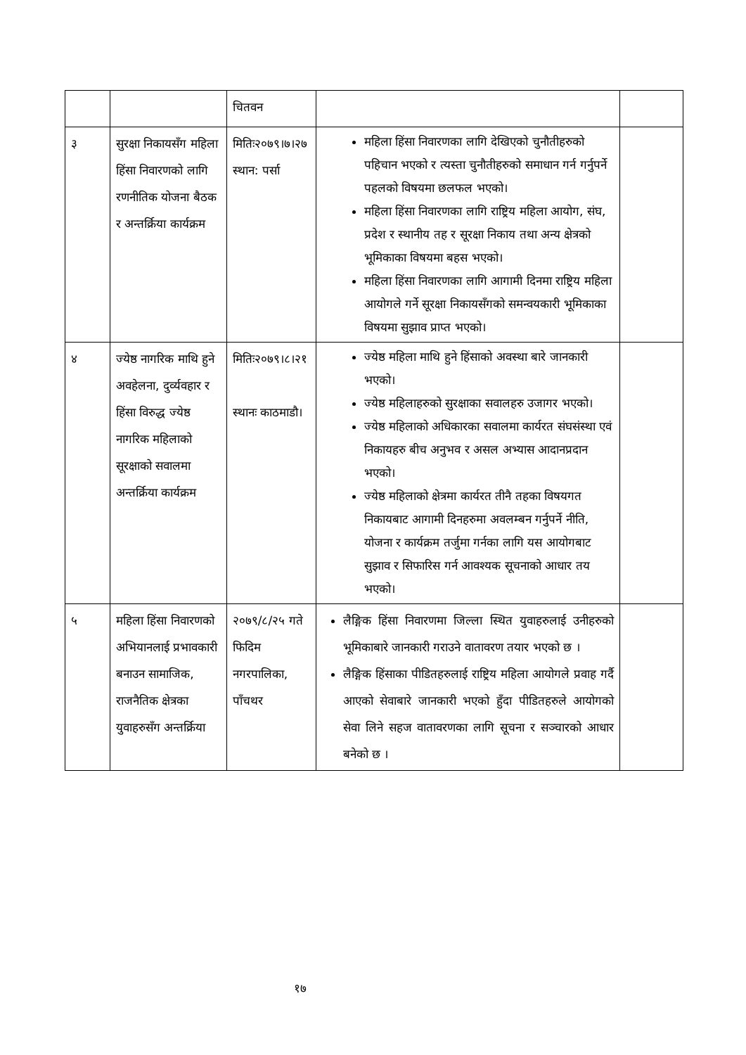| | | चितवन | | |
| ३ | सुरक्षा निकायसँग महिला हिंसा निवारणको लागि रणनीतिक योजना बैठक र अन्तर्क्रिया कार्यक्रम | मितिः२०७९।७।२७ स्थान: पर्सा | महिला हिंसा निवारणका लागि देखिएको चुनौतीहरुको पहिचान भएको र त्यस्ता चुनौतीहरुको समाधान गर्न गर्नुपर्ने पहलको विषयमा छलफल भएको। महिला हिंसा निवारणका लागि राष्ट्रिय महिला आयोग, संघ, प्रदेश र स्थानीय तह र सूरक्षा निकाय तथा अन्य क्षेत्रको भूमिकाका विषयमा बहस भएको। महिला हिंसा निवारणका लागि आगामी दिनमा राष्ट्रिय महिला आयोगले गर्ने सूरक्षा निकायसँगको समन्वयकारी भूमिकाका विषयमा सुझाव प्राप्त भएको। | |
| ४ | ज्येष्ठ नागरिक माथि हुने अवहेलना, दुर्व्यवहार र हिंसा विरुद्ध ज्येष्ठ नागरिक महिलाको सूरक्षाको सवालमा अन्तर्क्रिया कार्यक्रम | मितिः२०७९।८।२१ स्थानः काठमाडौ। | ज्येष्ठ महिला माथि हुने हिंसाको अवस्था बारे जानकारी भएको। ज्येष्ठ महिलाहरुको सुरक्षाका सवालहरु उजागर भएको। ज्येष्ठ महिलाको अधिकारका सवालमा कार्यरत संघसंस्था एवं निकायहरु बीच अनुभव र असल अभ्यास आदानप्रदान भएको। ज्येष्ठ महिलाको क्षेत्रमा कार्यरत तीनै तहका विषयगत निकायबाट आगामी दिनहरुमा अवलम्बन गर्नुपर्ने नीति, योजना र कार्यक्रम तर्जुमा गर्नका लागि यस आयोगबाट सुझाव र सिफारिस गर्न आवश्यक सूचनाको आधार तय भएको। | |
| ५ | महिला हिंसा निवारणको अभियानलाई प्रभावकारी बनाउन सामाजिक, राजनैतिक क्षेत्रका युवाहरुसँग अन्तर्क्रिया | २०७९/८/२५ गते फिदिम नगरपालिका, पाँचथर | लैङ्गिक हिंसा निवारणमा जिल्ला स्थित युवाहरुलाई उनीहरुको भूमिकाबारे जानकारी गराउने वातावरण तयार भएको छ । लैङ्गिक हिंसाका पीडितहरुलाई राष्ट्रिय महिला आयोगले प्रवाह गर्दै आएको सेवाबारे जानकारी भएको हुँदा पीडितहरुले आयोगको सेवा लिने सहज वातावरणका लागि सूचना र सञ्चारको आधार बनेको छ । | |
१७